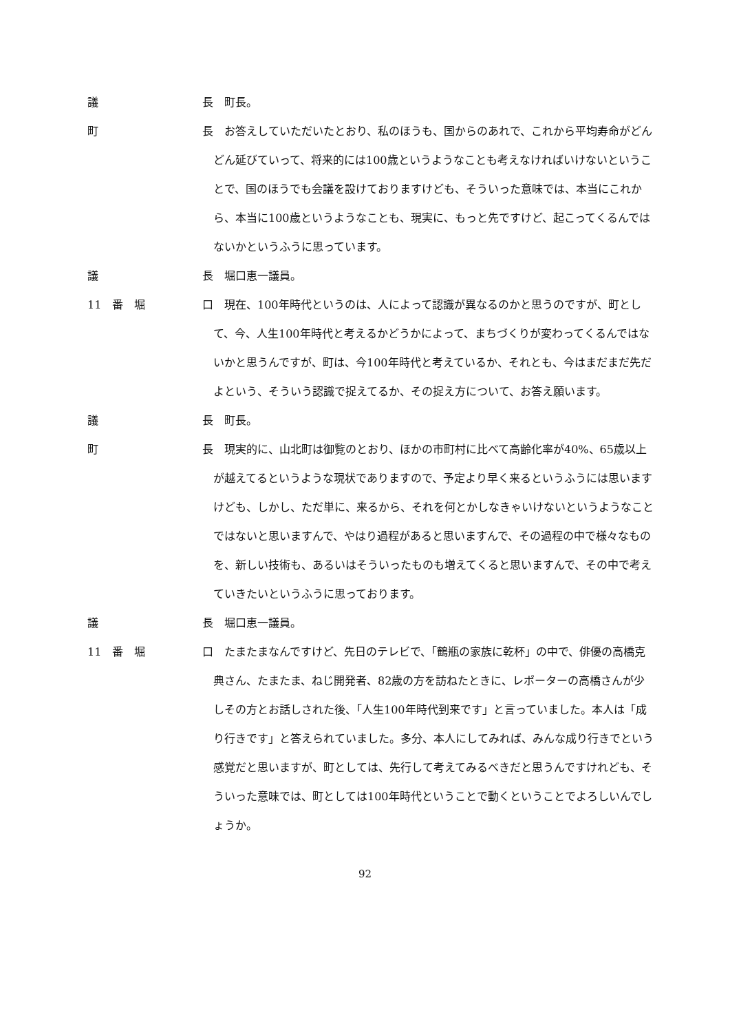議 長 　町長。
町 長 　お答えしていただいたとおり、私のほうも、国からのあれで、これから平均寿命がどんどん延びていって、将来的には100歳というようなことも考えなければいけないということで、国のほうでも会議を設けておりますけども、そういった意味では、本当にこれから、本当に100歳というようなことも、現実に、もっと先ですけど、起こってくるんではないかというふうに思っています。
議 長 　堀口恵一議員。
11　番　堀 口 　現在、100年時代というのは、人によって認識が異なるのかと思うのですが、町として、今、人生100年時代と考えるかどうかによって、まちづくりが変わってくるんではないかと思うんですが、町は、今100年時代と考えているか、それとも、今はまだまだ先だよという、そういう認識で捉えてるか、その捉え方について、お答え願います。
議 長 　町長。
町 長 　現実的に、山北町は御覧のとおり、ほかの市町村に比べて高齢化率が40%、65歳以上が越えてるというような現状でありますので、予定より早く来るというふうには思いますけども、しかし、ただ単に、来るから、それを何とかしなきゃいけないというようなことではないと思いますんで、やはり過程があると思いますんで、その過程の中で様々なものを、新しい技術も、あるいはそういったものも増えてくると思いますんで、その中で考えていきたいというふうに思っております。
議 長 　堀口恵一議員。
11　番　堀 口 　たまたまなんですけど、先日のテレビで、「鶴瓶の家族に乾杯」の中で、俳優の高橋克典さん、たまたま、ねじ開発者、82歳の方を訪ねたときに、レポーターの高橋さんが少しその方とお話しされた後、「人生100年時代到来です」と言っていました。本人は「成り行きです」と答えられていました。多分、本人にしてみれば、みんな成り行きでという感覚だと思いますが、町としては、先行して考えてみるべきだと思うんですけれども、そういった意味では、町としては100年時代ということで動くということでよろしいんでしょうか。
92